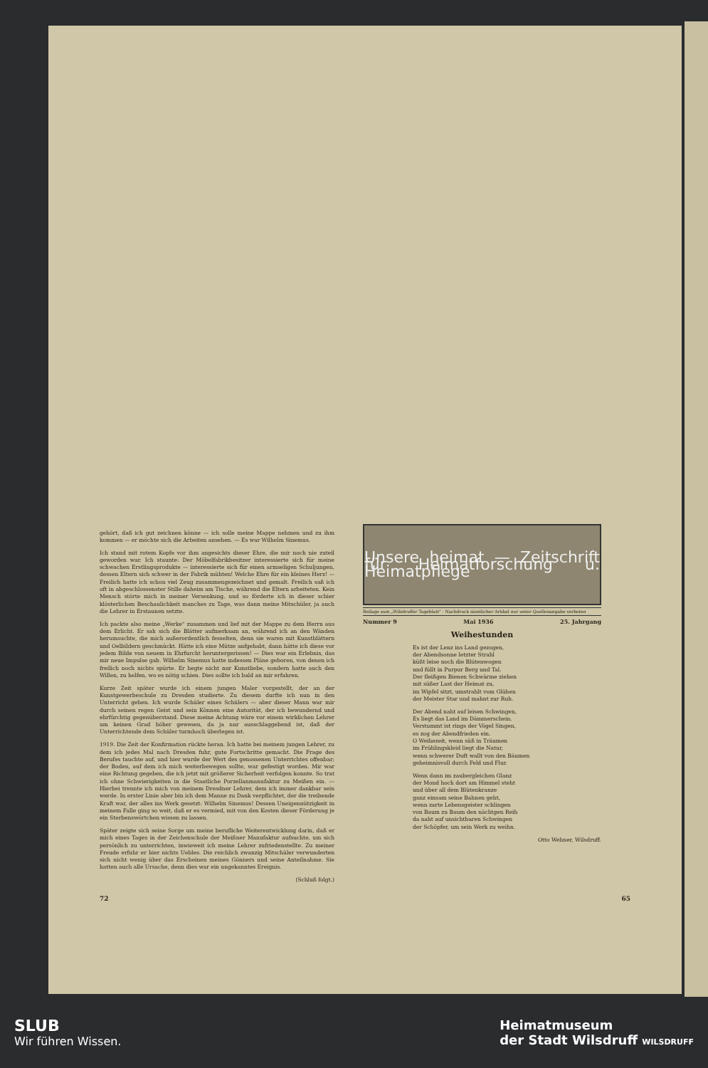gehört, daß ich gut zeichnen könne — ich solle meine Mappe nehmen und zu ihm kommen — er möchte sich die Arbeiten ansehen. — Es war Wilhelm Sinemus.
Ich stand mit rotem Kopfe vor ihm angesichts dieser Ehre, die mir noch nie zuteil geworden war. Ich staunte: Der Möbelfabrikbesitzer interessierte sich für meine schwachen Erstlingsprodukte — interessierte sich für einen armseligen Schuljungen, dessen Eltern sich schwer in der Fabrik mühten! Welche Ehre für ein kleines Herz! — Freilich hatte ich schon viel Zeug zusammengezeichnet und gemalt. Freilich saß ich oft in abgeschlossenster Stille daheim am Tische, während die Eltern arbeiteten. Kein Mensch störte mich in meiner Versenkung, und so förderte ich in dieser schier klösterlichen Beschaulichkeit manches zu Tage, was dann meine Mitschüler, ja auch die Lehrer in Erstaunen setzte.
Ich packte also meine „Werke" zusammen und lief mit der Mappe zu dem Herrn aus dem Erlicht. Er sah sich die Blätter aufmerksam an, während ich an den Wänden herumsuchte, die mich außerordentlich fesselten, denn sie waren mit Kunstblättern und Oelbildern geschmückt. Hätte ich eine Mütze aufgehabt, dann hätte ich diese vor jedem Bilde von neuem in Ehrfurcht heruntergerissen! — Dies war ein Erlebnis, das mir neue Impulse gab. Wilhelm Sinemus hatte indessen Pläne geboren, von denen ich freilich noch nichts spürte. Er hegte nicht nur Kunstliebe, sondern hatte auch den Willen, zu helfen, wo es nötig schien. Dies sollte ich bald an mir erfahren.
Kurze Zeit später wurde ich einem jungen Maler vorgestellt, der an der Kunstgewerbeschule zu Dresden studierte. Zu diesem durfte ich nun in den Unterricht gehen. Ich wurde Schüler eines Schülers — aber dieser Mann war mir durch seinen regen Geist und sein Können eine Autorität, der ich bewundernd und ehrfürchtig gegenüberstand. Diese meine Achtung wäre vor einem wirklichen Lehrer um keinen Grad höher gewesen, da ja nur ausschlaggebend ist, daß der Unterrichtende dem Schüler turmhoch überlegen ist.
1919. Die Zeit der Konfirmation rückte heran. Ich hatte bei meinem jungen Lehrer, zu dem ich jedes Mal nach Dresden fuhr, gute Fortschritte gemacht. Die Frage des Berufes tauchte auf, und hier wurde der Wert des genossenen Unterrichtes offenbar; der Boden, auf dem ich mich weiterbewegen sollte, war gefestigt worden. Mir war eine Richtung gegeben, die ich jetzt mit größerer Sicherheit verfolgen konnte. So trat ich ohne Schwierigkeiten in die Staatliche Porzellanmanufaktur zu Meißen ein. — Hierbei trennte ich mich von meinem Dresdner Lehrer, dem ich immer dankbar sein werde. In erster Linie aber bin ich dem Manne zu Dank verpflichtet, der die treibende Kraft war, der alles ins Werk gesetzt: Wilhelm Sinemus! Dessen Uneigennützigkeit in meinem Falle ging so weit, daß er es vermied, mit von den Kosten dieser Förderung je ein Sterbenswörtchen wissen zu lassen.
Später zeigte sich seine Sorge um meine berufliche Weiterentwicklung darin, daß er mich eines Tages in der Zeichenschule der Meißner Manufaktur aufsuchte, um sich persönlich zu unterrichten, inwieweit ich meine Lehrer zufriedenstellte. Zu meiner Freude erfuhr er hier nichts Uebles. Die reichlich zwanzig Mitschüler verwunderten sich nicht wenig über das Erscheinen meines Gönners und seine Anteilnahme. Sie hatten auch alle Ursache, denn dies war ein ungekanntes Ereignis.
(Schluß folgt.)
Unsere heimat — Zeitschrift für Heimatforschung u. Heimatpflege
Beilage zum „Wilsdruffer Tageblatt" · Nachdruck sämtlicher Artikel nur unter Quellenangabe verboten
Nummer 9 Mai 1936 25. Jahrgang
Weihestunden
Es ist der Lenz ins Land gezogen,
der Abendsonne letzter Strahl
küßt leise noch die Blütenwogen
und füllt in Purpur Berg und Tal.
Der fleißgen Bienen Schwärme ziehen
mit süßer Last der Heimat zu,
im Wipfel sitzt, umstrahlt vom Glühen
der Meister Star und mahnt zur Ruh.
Der Abend naht auf leisen Schwingen,
Es liegt das Land im Dämmerschein.
Verstummt ist rings der Vögel Singen,
es zog der Abendfrieden ein.
O Weihezeit, wenn süß in Träumen
im Frühlingskleid liegt die Natur,
wenn schwerer Duft wallt von den Bäumen
geheimnisvoll durch Feld und Flur.
Wenn dann im zaubergleichen Glanz
der Mond hoch dort am Himmel steht
und über all dem Blütenkranze
ganz einsam seine Bahnen geht,
wenn zarte Lebensgeister schlingen
von Baum zu Baum den nächtgen Reih
da naht auf unsichtbaren Schwingen
der Schöpfer, um sein Werk zu weihn.
Otto Wehner, Wilsdruff.
72 65
SLUB
Wir führen Wissen.
Heimatmuseum
der Stadt Wilsdruff WILSDRUFF